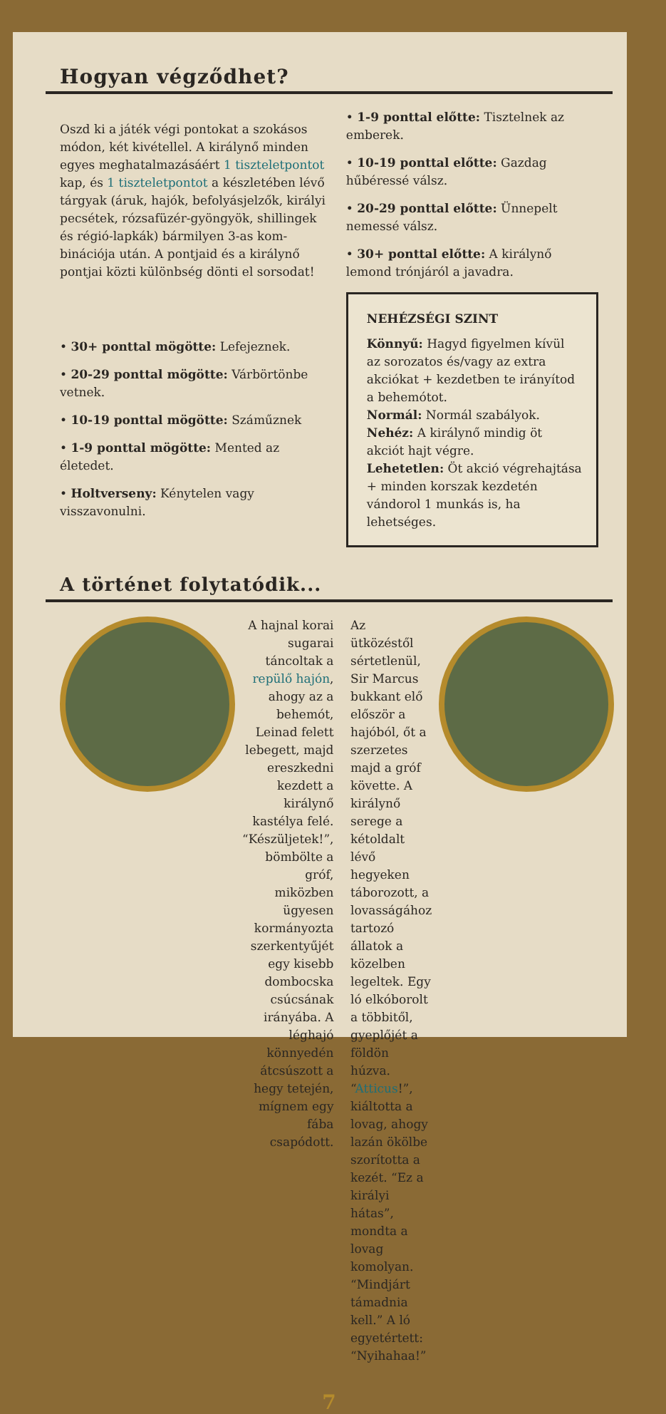Hogyan végződhet?
Oszd ki a játék végi pontokat a szokásos módon, két kivétellel. A királynő minden egyes meghatalmazásáért 1 tiszteletpontot kap, és 1 tiszteletpontot a készletében lévő tárgyak (áruk, hajók, befolyásjelzők, királyi pecsétek, rózsafüzér-gyöngyök, shillingek és régió-lapkák) bármilyen 3-as kom-binációja után. A pontjaid és a királynő pontjai közti különbség dönti el sorsodat!
• 30+ ponttal mögötte: Lefejeznek.
• 20-29 ponttal mögötte: Várbörtönbe vetnek.
• 10-19 ponttal mögötte: Száműznek
• 1-9 ponttal mögötte: Mented az életedet.
• Holtverseny: Kénytelen vagy visszavonulni.
• 1-9 ponttal előtte: Tisztelnek az emberek.
• 10-19 ponttal előtte: Gazdag hűbéressé válsz.
• 20-29 ponttal előtte: Ünnepelt nemessé válsz.
• 30+ ponttal előtte: A királynő lemond trónjáról a javadra.
NEHÉZSÉGI SZINT
Könnyű: Hagyd figyelmen kívül az sorozatos és/vagy az extra akciókat + kezdetben te irányítod a behemótot.
Normál: Normál szabályok.
Nehéz: A királynő mindig öt akciót hajt végre.
Lehetetlen: Öt akció végrehajtása + minden korszak kezdetén vándorol 1 munkás is, ha lehetséges.
A történet folytatódik...
A hajnal korai sugarai táncoltak a repülő hajón, ahogy az a behemót, Leinad felett lebegett, majd ereszkedni kezdett a királynő kastélya felé. “Készüljetek!”, bömbölte a gróf, miközben ügyesen kormányozta szerkentyűjét egy kisebb dombocska csúcsának irányába. A léghajó könnyedén átcsúszott a hegy tetején, mígnem egy fába csapódott.
Az ütközéstől sértetlenül, Sir Marcus bukkant elő először a hajóból, őt a szerzetes majd a gróf követte. A királynő serege a kétoldalt lévő hegyeken táborozott, a lovasságához tartozó állatok a közelben legeltek. Egy ló elkóborolt a többitől, gyeplőjét a földön húzva. “Atticus!”, kiáltotta a lovag, ahogy lazán ökölbe szorította a kezét. “Ez a királyi hátas”, mondta a lovag komolyan. “Mindjárt támadnia kell.” A ló egyetértett: “Nyihahaa!”
7